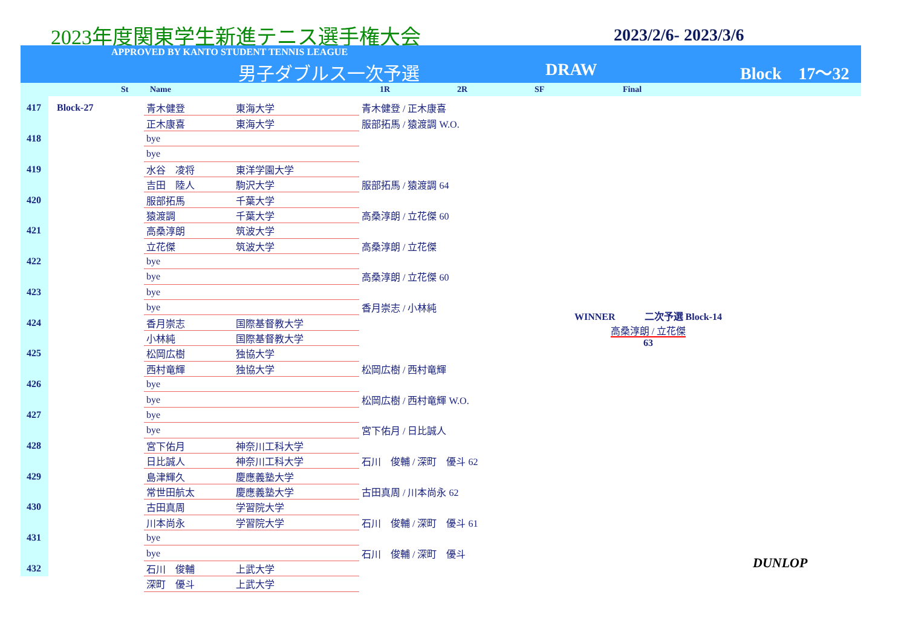2023年度関東学生新進テニス選手権大会
2023/2/6- 2023/3/6
APPROVED BY KANTO STUDENT TENNIS LEAGUE
男子ダブルス一次予選 DRAW Block　17～32
St Name 1R 2R SF Final
| 417 | Block-27 | 青木健登 | 東海大学 | 青木健登 / 正木康喜 |
| | | 正木康喜 | 東海大学 | 服部拓馬 / 猿渡調 W.O. |
| 418 | | bye | | |
| | | bye | | |
| 419 | | 水谷 凌将 | 東洋学園大学 | |
| | | 吉田 陸人 | 駒沢大学 | 服部拓馬 / 猿渡調 64 |
| 420 | | 服部拓馬 | 千葉大学 | |
| | | 猿渡調 | 千葉大学 | 高桑淳朗 / 立花傑 60 |
| 421 | | 高桑淳朗 | 筑波大学 | |
| | | 立花傑 | 筑波大学 | 高桑淳朗 / 立花傑 |
| 422 | | bye | | |
| | | bye | | 高桑淳朗 / 立花傑 60 |
| 423 | | bye | | |
| | | bye | | 香月崇志 / 小林純 |
| 424 | | 香月崇志 | 国際基督教大学 | |
| | | 小林純 | 国際基督教大学 | |
| 425 | | 松岡広樹 | 独協大学 | |
| | | 西村竜輝 | 独協大学 | 松岡広樹 / 西村竜輝 |
| 426 | | bye | | |
| | | bye | | 松岡広樹 / 西村竜輝 W.O. |
| 427 | | bye | | |
| | | bye | | 宮下佑月 / 日比誠人 |
| 428 | | 宮下佑月 | 神奈川工科大学 | |
| | | 日比誠人 | 神奈川工科大学 | 石川 俊輔 / 深町 優斗 62 |
| 429 | | 島津輝久 | 慶應義塾大学 | |
| | | 常世田航太 | 慶應義塾大学 | 古田真周 / 川本尚永 62 |
| 430 | | 古田真周 | 学習院大学 | |
| | | 川本尚永 | 学習院大学 | 石川 俊輔 / 深町 優斗 61 |
| 431 | | bye | | |
| | | bye | | 石川 俊輔 / 深町 優斗 |
| 432 | | 石川 俊輔 | 上武大学 | |
| | | 深町 優斗 | 上武大学 | |
WINNER　　　二次予選 Block-14
高桑淳朗 / 立花傑
63
DUNLOP